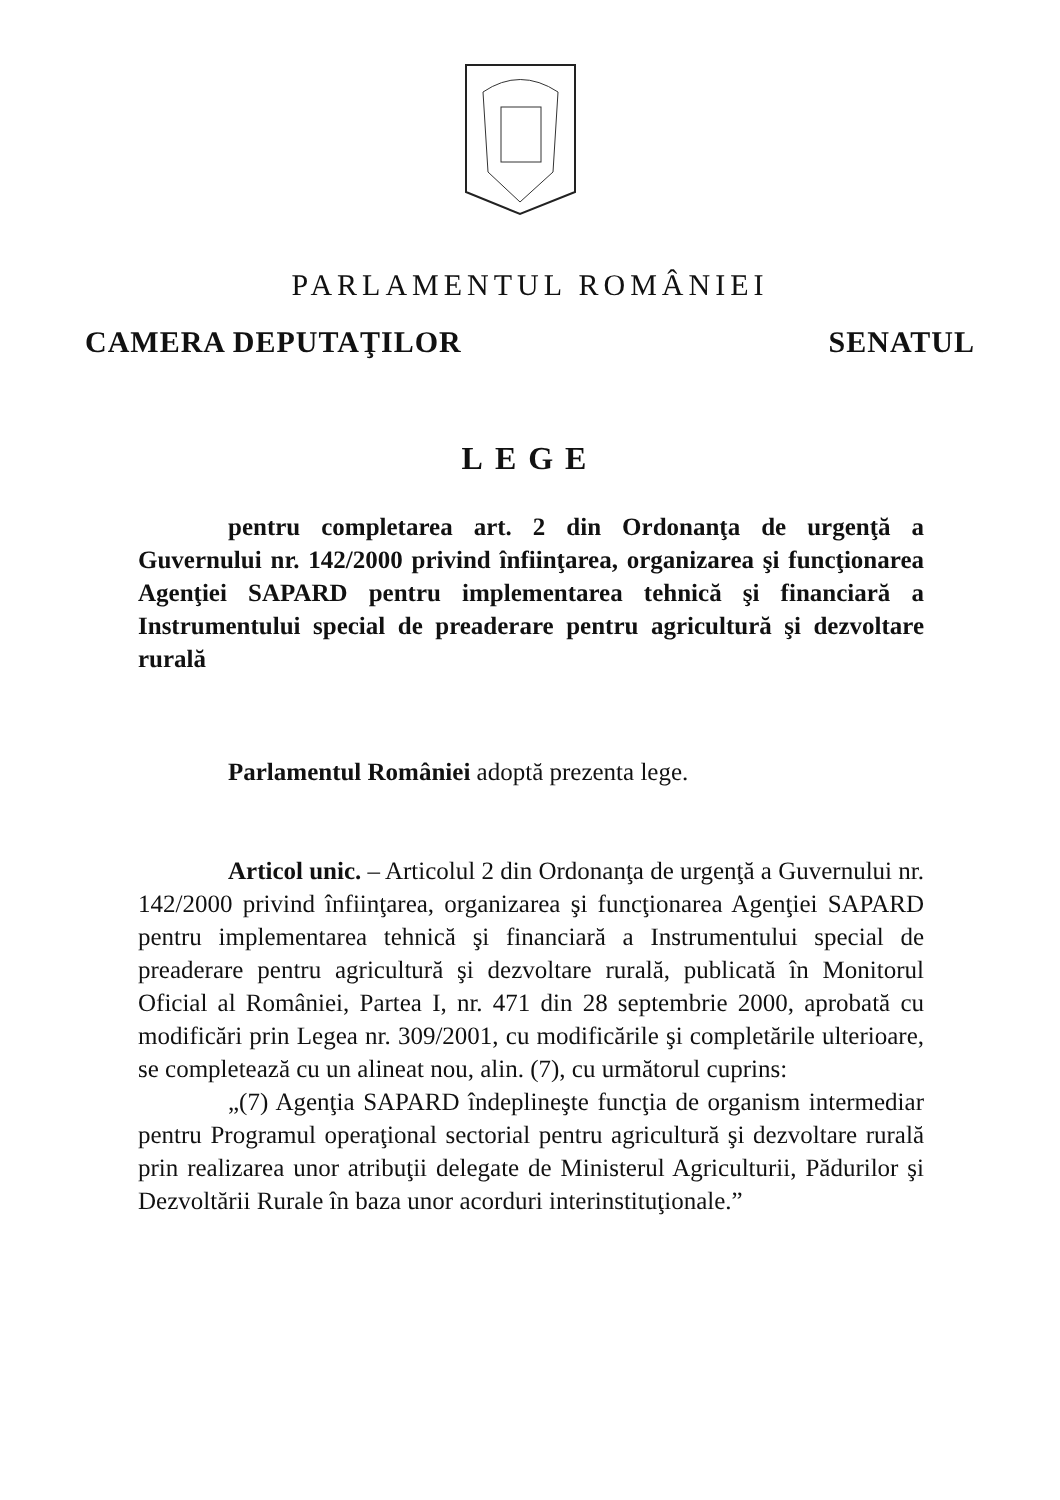PARLAMENTUL ROMÂNIEI
CAMERA DEPUTAŢILOR SENATUL
LEGE
pentru completarea art. 2 din Ordonanţa de urgenţă a Guvernului nr. 142/2000 privind înfiinţarea, organizarea şi funcţionarea Agenţiei SAPARD pentru implementarea tehnică şi financiară a Instrumentului special de preaderare pentru agricultură şi dezvoltare rurală
Parlamentul României adoptă prezenta lege.
Articol unic. – Articolul 2 din Ordonanţa de urgenţă a Guvernului nr. 142/2000 privind înfiinţarea, organizarea şi funcţionarea Agenţiei SAPARD pentru implementarea tehnică şi financiară a Instrumentului special de preaderare pentru agricultură şi dezvoltare rurală, publicată în Monitorul Oficial al României, Partea I, nr. 471 din 28 septembrie 2000, aprobată cu modificări prin Legea nr. 309/2001, cu modificările şi completările ulterioare, se completează cu un alineat nou, alin. (7), cu următorul cuprins:
„(7) Agenţia SAPARD îndeplineşte funcţia de organism intermediar pentru Programul operaţional sectorial pentru agricultură şi dezvoltare rurală prin realizarea unor atribuţii delegate de Ministerul Agriculturii, Pădurilor şi Dezvoltării Rurale în baza unor acorduri interinstituţionale.”